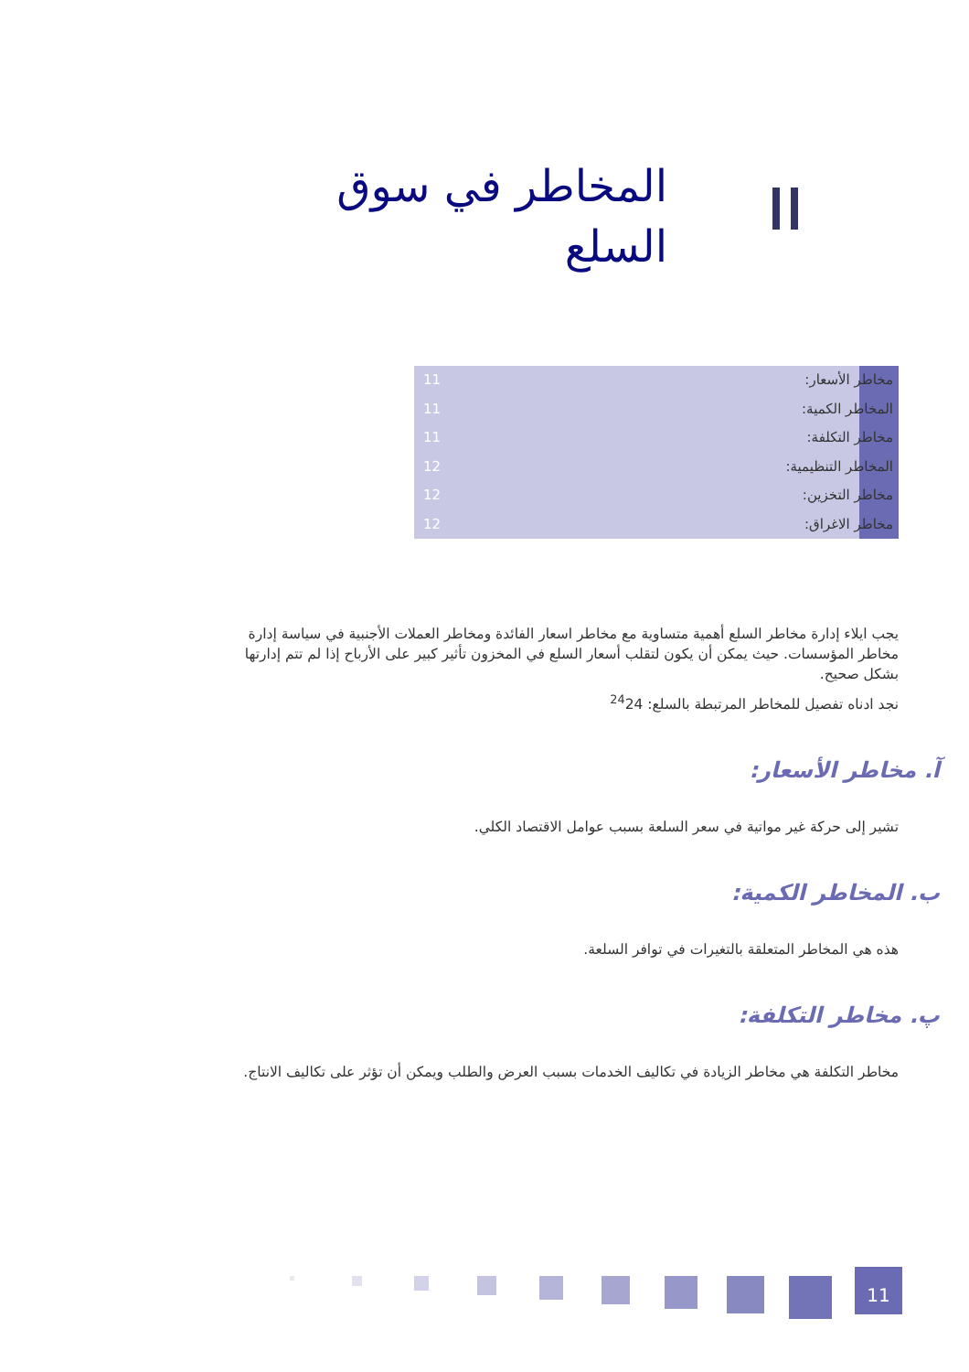المخاطر في سوق السلع
مخاطر الأسعار: 11
المخاطر الكمية: 11
مخاطر التكلفة: 11
المخاطر التنظيمية: 12
مخاطر التخزين: 12
مخاطر الاغراق: 12
يجب ايلاء إدارة مخاطر السلع أهمية متساوية مع مخاطر اسعار الفائدة ومخاطر العملات الأجنبية في سياسة إدارة مخاطر المؤسسات. حيث يمكن أن يكون لتقلب أسعار السلع في المخزون تأثير كبير على الأرباح إذا لم تتم إدارتها بشكل صحيح.
نجد ادناه تفصيل للمخاطر المرتبطة بالسلع: <sup>24</sup>24
آ. مخاطر الأسعار:
تشير إلى حركة غير مواتية في سعر السلعة بسبب عوامل الاقتصاد الكلي.
ب. المخاطر الكمية:
هذه هي المخاطر المتعلقة بالتغيرات في توافر السلعة.
پ. مخاطر التكلفة:
مخاطر التكلفة هي مخاطر الزيادة في تكاليف الخدمات بسبب العرض والطلب ويمكن أن تؤثر على تكاليف الانتاج.
11